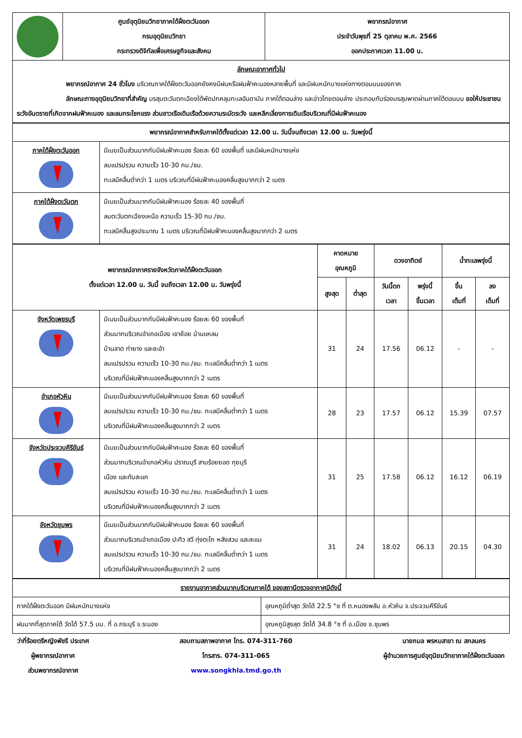| | ศูนย์อุตุนิยมวิทยาภาคใต้ฝั่งตะวันออก กรมอุตุนิยมวิทยา กระทรวงดิจิทัลเพื่อเศรษฐกิจและสังคม | พยากรณ์อากาศ ประจำวันพุธที่ 25 ตุลาคม พ.ศ. 2566 ออกประกาศเวลา 11.00 น. |
| ลักษณะอากาศทั่วไป พยากรณ์อากาศ 24 ชั่วโมง บริเวณภาคใต้ฝั่งตะวันออกยังคงมีฝนหรือฝนฟ้าคะนองหลายพื้นที่ และมีฝนหนักบางแห่งทางตอนบนของภาค ลักษณะทางอุตุนิยมวิทยาที่สำคัญ มรสุมตะวันตกเฉียงใต้พัดปกคลุมทะเลอันดามัน ภาคใต้ตอนล่าง และอ่าวไทยตอนล่าง ประกอบกับร่องมรสุมพาดผ่านภาคใต้ตอนบน ขอให้ประชาชนระวังอันตรายที่เกิดจากฝนฟ้าคะนอง และลมกระโชกแรง ส่วนชาวเรือเดินเรือด้วยความระมัดระวัง และหลีกเลี่ยงการเดินเรือบริเวณที่มีฝนฟ้าคะนอง | | |
| พยากรณ์อากาศสำหรับภาคใต้ตั้งแต่เวลา 12.00 น. วันนี้จนถึงเวลา 12.00 น. วันพรุ่งนี้ | |
| --- | --- |
| ภาคใต้ฝั่งตะวันออก | มีเมฆเป็นส่วนมากกับมีฝนฟ้าคะนอง ร้อยละ 60 ของพื้นที่ และมีฝนหนักบางแห่ง ลมแปรปรวน ความเร็ว 10-30 กม./ชม. ทะเลมีคลื่นต่ำกว่า 1 เมตร บริเวณที่มีฝนฟ้าคะนองคลื่นสูงมากกว่า 2 เมตร |
| ภาคใต้ฝั่งตะวันตก | มีเมฆเป็นส่วนมากกับมีฝนฟ้าคะนอง ร้อยละ 40 ของพื้นที่ ลมตะวันตกเฉียงเหนือ ความเร็ว 15-30 กม./ชม. ทะเลมีคลื่นสูงประมาณ 1 เมตร บริเวณที่มีฝนฟ้าคะนองคลื่นสูงมากกว่า 2 เมตร |
| พยากรณ์อากาศรายจังหวัดภาคใต้ฝั่งตะวันออก ตั้งแต่เวลา 12.00 น. วันนี้ จนถึงเวลา 12.00 น. วันพรุ่งนี้ | | คาดหมาย อุณหภูมิ | | ดวงอาทิตย์ | | น้ำทะเลพรุ่งนี้ | |
| --- | --- | --- | --- | --- | --- | --- | --- |
| | | สูงสุด | ต่ำสุด | วันนี้ตก เวลา | พรุ่งนี้ ขึ้นเวลา | ขึ้น เต็มที่ | ลง เต็มที่ |
| จังหวัดเพชรบุรี | มีเมฆเป็นส่วนมากกับมีฝนฟ้าคะนอง ร้อยละ 60 ของพื้นที่ ส่วนมากบริเวณอำเภอเมือง เขาย้อย บ้านแหลม บ้านลาด ท่ายาง และชะอำ ลมแปรปรวน ความเร็ว 10-30 กม./ชม. ทะเลมีคลื่นต่ำกว่า 1 เมตร บริเวณที่มีฝนฟ้าคะนองคลื่นสูงมากกว่า 2 เมตร | 31 | 24 | 17.56 | 06.12 | - | - |
| อำเภอหัวหิน | มีเมฆเป็นส่วนมากกับมีฝนฟ้าคะนอง ร้อยละ 60 ของพื้นที่ ลมแปรปรวน ความเร็ว 10-30 กม./ชม. ทะเลมีคลื่นต่ำกว่า 1 เมตร บริเวณที่มีฝนฟ้าคะนองคลื่นสูงมากกว่า 2 เมตร | 28 | 23 | 17.57 | 06.12 | 15.39 | 07.57 |
| จังหวัดประจวบคีรีขันธ์ | มีเมฆเป็นส่วนมากกับมีฝนฟ้าคะนอง ร้อยละ 60 ของพื้นที่ ส่วนมากบริเวณอำเภอหัวหิน ปราณบุรี สามร้อยยอด กุยบุรี เมือง และทับสะแก ลมแปรปรวน ความเร็ว 10-30 กม./ชม. ทะเลมีคลื่นต่ำกว่า 1 เมตร บริเวณที่มีฝนฟ้าคะนองคลื่นสูงมากกว่า 2 เมตร | 31 | 25 | 17.58 | 06.12 | 16.12 | 06.19 |
| จังหวัดชุมพร | มีเมฆเป็นส่วนมากกับมีฝนฟ้าคะนอง ร้อยละ 60 ของพื้นที่ ส่วนมากบริเวณอำเภอเมือง ปะทิว สวี ทุ่งตะโก หลังสวน และละแม ลมแปรปรวน ความเร็ว 10-30 กม./ชม. ทะเลมีคลื่นต่ำกว่า 1 เมตร บริเวณที่มีฝนฟ้าคะนองคลื่นสูงมากกว่า 2 เมตร | 31 | 24 | 18.02 | 06.13 | 20.15 | 04.30 |
| รายงานอากาศส่วนมากบริเวณภาคใต้ ของสถานีตรวจอากาศมีดังนี้ | |
| ภาคใต้ฝั่งตะวันออก มีฝนหนักบางแห่ง | อุณหภูมิต่ำสุด วัดได้ 22.5 °ซ ที่ ต.หนองพลับ อ.หัวหิน จ.ประจวบคีรีขันธ์ |
| ฝนมากที่สุดภาคใต้ วัดได้ 57.5 มม. ที่ อ.กระบุรี จ.ระนอง | อุณหภูมิสูงสุด วัดได้ 34.8 °ซ ที่ อ.เมือง จ.ชุมพร |
ว่าที่ร้อยตรีหญิงพัชรี ประเทศ
ผู้พยากรณ์อากาศ
ส่วนพยากรณ์อากาศ
สอบถามสภาพอากาศ โทร. 074-311-760
โทรสาร. 074-311-065
www.songkhla.tmd.go.th
นายกมล พรหมสาขา ณ สกลนคร
ผู้อำนวยการศูนย์อุตุนิยมวิทยาภาคใต้ฝั่งตะวันออก